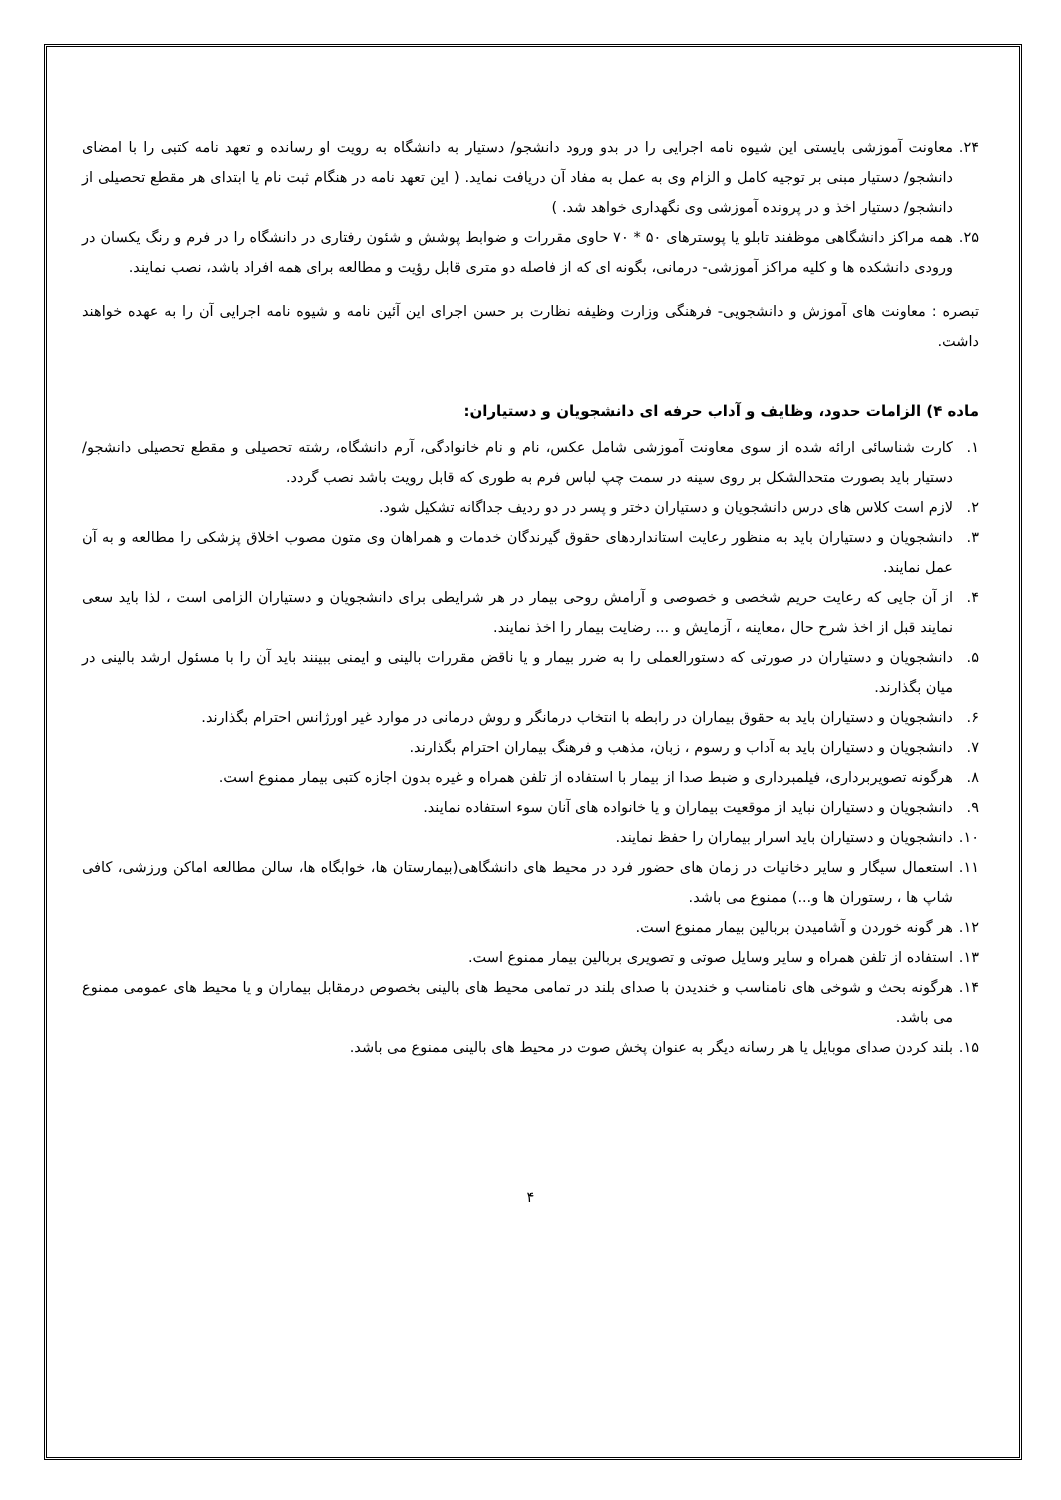۲۴. معاونت آموزشی بایستی این شیوه نامه اجرایی را در بدو ورود دانشجو/ دستیار به دانشگاه به رویت او رسانده و تعهد نامه کتبی را با امضای دانشجو/ دستیار مبنی بر توجیه کامل و الزام وی به عمل به مفاد آن دریافت نماید. ( این تعهد نامه در هنگام ثبت نام یا ابتدای هر مقطع تحصیلی از دانشجو/ دستیار اخذ و در پرونده آموزشی وی نگهداری خواهد شد. )
۲۵. همه مراکز دانشگاهی موظفند تابلو یا پوسترهای ۵۰ * ۷۰ حاوی مقررات و ضوابط پوشش و شئون رفتاری در دانشگاه را در فرم و رنگ یکسان در ورودی دانشکده ها و کلیه مراکز آموزشی- درمانی، بگونه ای که از فاصله دو متری قابل رؤیت و مطالعه برای همه افراد باشد، نصب نمایند.
تبصره : معاونت های آموزش و دانشجویی- فرهنگی وزارت وظیفه نظارت بر حسن اجرای این آئین نامه و شیوه نامه اجرایی آن را به عهده خواهند داشت.
ماده ۴) الزامات حدود، وظایف و آداب حرفه ای دانشجویان و دستیاران:
۱. کارت شناسائی ارائه شده از سوی معاونت آموزشی شامل عکس، نام و نام خانوادگی، آرم دانشگاه، رشته تحصیلی و مقطع تحصیلی دانشجو/ دستیار باید بصورت متحدالشکل بر روی سینه در سمت چپ لباس فرم به طوری که قابل رویت باشد نصب گردد.
۲. لازم است کلاس های درس دانشجویان و دستیاران دختر و پسر در دو ردیف جداگانه تشکیل شود.
۳. دانشجویان و دستیاران باید به منظور رعایت استانداردهای حقوق گیرندگان خدمات و همراهان وی متون مصوب اخلاق پزشکی را مطالعه و به آن عمل نمایند.
۴. از آن جایی که رعایت حریم شخصی و خصوصی و آرامش روحی بیمار در هر شرایطی برای دانشجویان و دستیاران الزامی است ، لذا باید سعی نمایند قبل از اخذ شرح حال ،معاینه ، آزمایش و ... رضایت بیمار را اخذ نمایند.
۵. دانشجویان و دستیاران در صورتی که دستورالعملی را به ضرر بیمار و یا ناقض مقررات بالینی و ایمنی ببینند باید آن را با مسئول ارشد بالینی در میان بگذارند.
۶. دانشجویان و دستیاران باید به حقوق بیماران در رابطه با انتخاب درمانگر و روش درمانی در موارد غیر اورژانس احترام بگذارند.
۷. دانشجویان و دستیاران باید به آداب و رسوم ، زبان، مذهب و فرهنگ بیماران احترام بگذارند.
۸. هرگونه تصویربرداری، فیلمبرداری و ضبط صدا از بیمار با استفاده از تلفن همراه و غیره بدون اجازه کتبی بیمار ممنوع است.
۹. دانشجویان و دستیاران نباید از موقعیت بیماران و یا خانواده های آنان سوء استفاده نمایند.
۱۰. دانشجویان و دستیاران باید اسرار بیماران را حفظ نمایند.
۱۱. استعمال سیگار و سایر دخانیات در زمان های حضور فرد در محیط های دانشگاهی(بیمارستان ها، خوابگاه ها، سالن مطالعه اماکن ورزشی، کافی شاپ ها ، رستوران ها و...) ممنوع می باشد.
۱۲. هر گونه خوردن و آشامیدن بربالین بیمار ممنوع است.
۱۳. استفاده از تلفن همراه و سایر وسایل صوتی و تصویری بربالین بیمار ممنوع است.
۱۴. هرگونه بحث و شوخی های نامناسب و خندیدن با صدای بلند در تمامی محیط های بالینی بخصوص درمقابل بیماران و یا محیط های عمومی ممنوع می باشد.
۱۵. بلند کردن صدای موبایل یا هر رسانه دیگر به عنوان پخش صوت در محیط های بالینی ممنوع می باشد.
۴